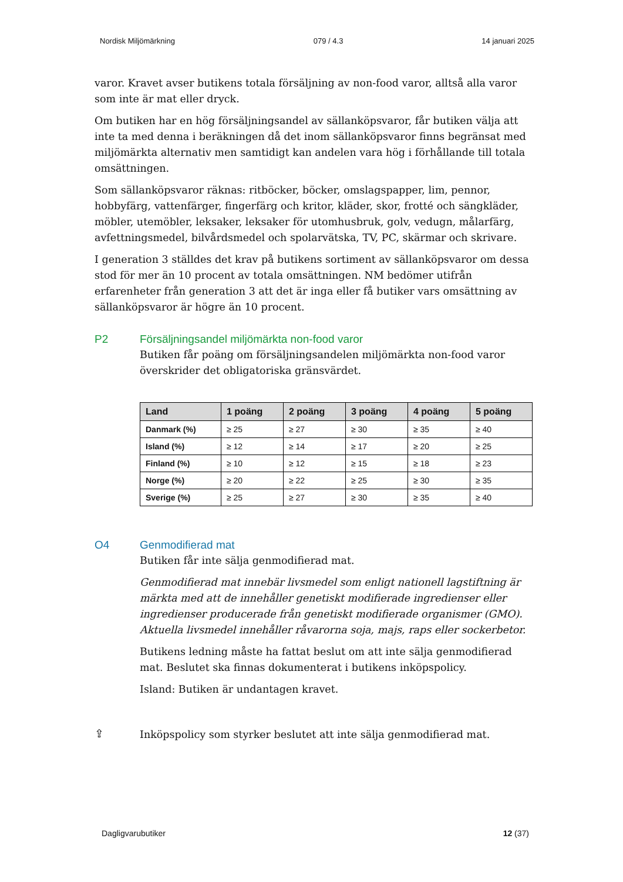Nordisk Miljömärkning 079 / 4.3 14 januari 2025
varor. Kravet avser butikens totala försäljning av non-food varor, alltså alla varor som inte är mat eller dryck.
Om butiken har en hög försäljningsandel av sällanköpsvaror, får butiken välja att inte ta med denna i beräkningen då det inom sällanköpsvaror finns begränsat med miljömärkta alternativ men samtidigt kan andelen vara hög i förhållande till totala omsättningen.
Som sällanköpsvaror räknas: ritböcker, böcker, omslagspapper, lim, pennor, hobbyfärg, vattenfärger, fingerfärg och kritor, kläder, skor, frotté och sängkläder, möbler, utemöbler, leksaker, leksaker för utomhusbruk, golv, vedugn, målarfärg, avfettningsmedel, bilvårdsmedel och spolarvätska, TV, PC, skärmar och skrivare.
I generation 3 ställdes det krav på butikens sortiment av sällanköpsvaror om dessa stod för mer än 10 procent av totala omsättningen. NM bedömer utifrån erfarenheter från generation 3 att det är inga eller få butiker vars omsättning av sällanköpsvaror är högre än 10 procent.
P2 Försäljningsandel miljömärkta non-food varor
Butiken får poäng om försäljningsandelen miljömärkta non-food varor överskrider det obligatoriska gränsvärdet.
| Land | 1 poäng | 2 poäng | 3 poäng | 4 poäng | 5 poäng |
| --- | --- | --- | --- | --- | --- |
| Danmark (%) | ≥ 25 | ≥ 27 | ≥ 30 | ≥ 35 | ≥ 40 |
| Island (%) | ≥ 12 | ≥ 14 | ≥ 17 | ≥ 20 | ≥ 25 |
| Finland (%) | ≥ 10 | ≥ 12 | ≥ 15 | ≥ 18 | ≥ 23 |
| Norge (%) | ≥ 20 | ≥ 22 | ≥ 25 | ≥ 30 | ≥ 35 |
| Sverige (%) | ≥ 25 | ≥ 27 | ≥ 30 | ≥ 35 | ≥ 40 |
O4 Genmodifierad mat
Butiken får inte sälja genmodifierad mat.
Genmodifierad mat innebär livsmedel som enligt nationell lagstiftning är märkta med att de innehåller genetiskt modifierade ingredienser eller ingredienser producerade från genetiskt modifierade organismer (GMO). Aktuella livsmedel innehåller råvarorna soja, majs, raps eller sockerbetor.
Butikens ledning måste ha fattat beslut om att inte sälja genmodifierad mat. Beslutet ska finnas dokumenterat i butikens inköpspolicy.
Island: Butiken är undantagen kravet.
⇪ Inköpspolicy som styrker beslutet att inte sälja genmodifierad mat.
Dagligvarubutiker 12 (37)